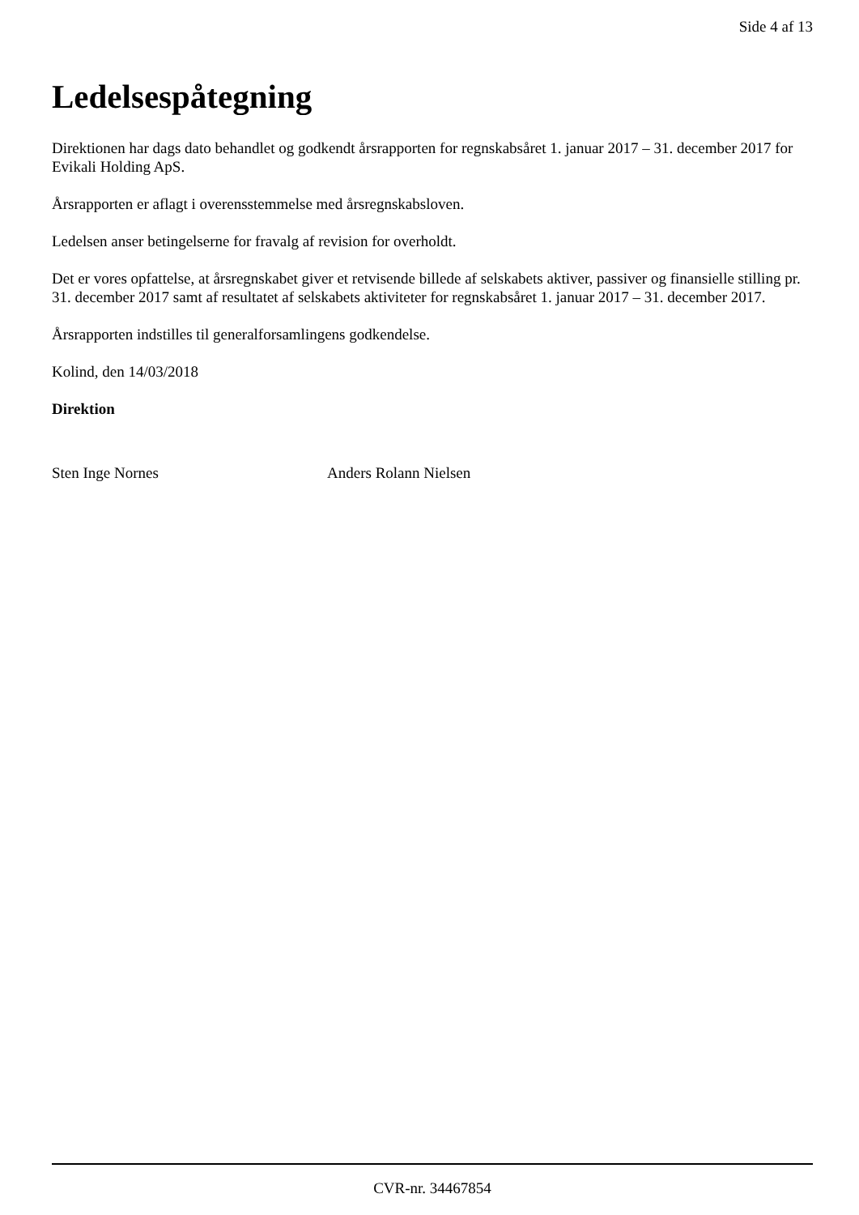Side 4 af 13
Ledelsespåtegning
Direktionen har dags dato behandlet og godkendt årsrapporten for regnskabsåret 1. januar 2017 – 31. december 2017 for Evikali Holding ApS.
Årsrapporten er aflagt i overensstemmelse med årsregnskabsloven.
Ledelsen anser betingelserne for fravalg af revision for overholdt.
Det er vores opfattelse, at årsregnskabet giver et retvisende billede af selskabets aktiver, passiver og finansielle stilling pr. 31. december 2017 samt af resultatet af selskabets aktiviteter for regnskabsåret 1. januar 2017 – 31. december 2017.
Årsrapporten indstilles til generalforsamlingens godkendelse.
Kolind, den 14/03/2018
Direktion
Sten Inge Nornes Anders Rolann Nielsen
CVR-nr. 34467854